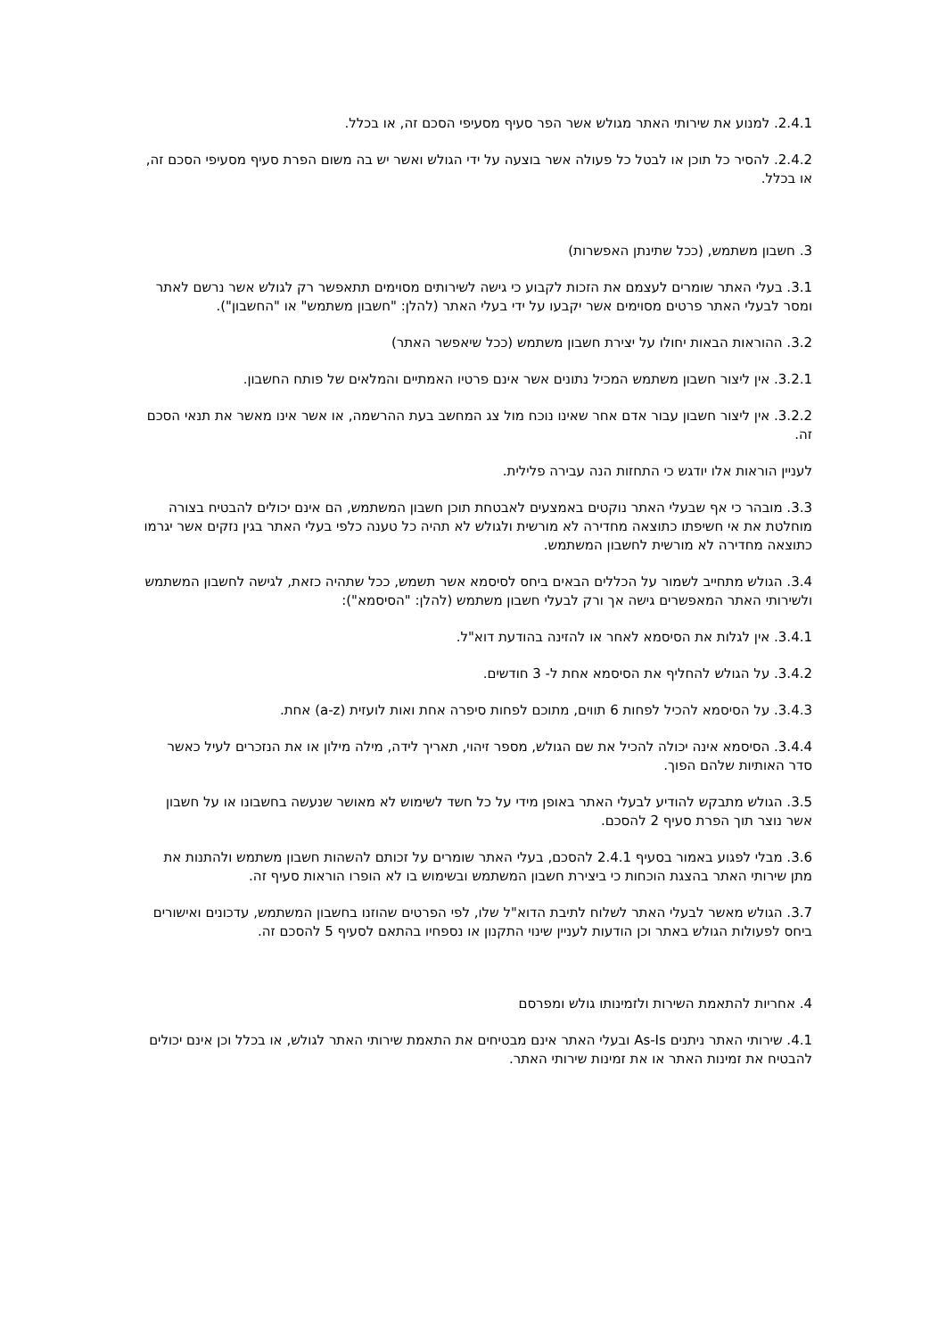2.4.1. למנוע את שירותי האתר מגולש אשר הפר סעיף מסעיפי הסכם זה, או בכלל.
2.4.2. להסיר כל תוכן או לבטל כל פעולה אשר בוצעה על ידי הגולש ואשר יש בה משום הפרת סעיף מסעיפי הסכם זה, או בכלל.
3. חשבון משתמש, (ככל שתינתן האפשרות)
3.1. בעלי האתר שומרים לעצמם את הזכות לקבוע כי גישה לשירותים מסוימים תתאפשר רק לגולש אשר נרשם לאתר ומסר לבעלי האתר פרטים מסוימים אשר יקבעו על ידי בעלי האתר (להלן: "חשבון משתמש" או "החשבון").
3.2. ההוראות הבאות יחולו על יצירת חשבון משתמש (ככל שיאפשר האתר)
3.2.1. אין ליצור חשבון משתמש המכיל נתונים אשר אינם פרטיו האמתיים והמלאים של פותח החשבון.
3.2.2. אין ליצור חשבון עבור אדם אחר שאינו נוכח מול צג המחשב בעת ההרשמה, או אשר אינו מאשר את תנאי הסכם זה.
לעניין הוראות אלו יודגש כי התחזות הנה עבירה פלילית.
3.3. מובהר כי אף שבעלי האתר נוקטים באמצעים לאבטחת תוכן חשבון המשתמש, הם אינם יכולים להבטיח בצורה מוחלטת את אי חשיפתו כתוצאה מחדירה לא מורשית ולגולש לא תהיה כל טענה כלפי בעלי האתר בגין נזקים אשר יגרמו כתוצאה מחדירה לא מורשית לחשבון המשתמש.
3.4. הגולש מתחייב לשמור על הכללים הבאים ביחס לסיסמא אשר תשמש, ככל שתהיה כזאת, לגישה לחשבון המשתמש ולשירותי האתר המאפשרים גישה אך ורק לבעלי חשבון משתמש (להלן: "הסיסמא"):
3.4.1. אין לגלות את הסיסמא לאחר או להזינה בהודעת דוא"ל.
3.4.2. על הגולש להחליף את הסיסמא אחת ל- 3 חודשים.
3.4.3. על הסיסמא להכיל לפחות 6 תווים, מתוכם לפחות סיפרה אחת ואות לועזית (a-z) אחת.
3.4.4. הסיסמא אינה יכולה להכיל את שם הגולש, מספר זיהוי, תאריך לידה, מילה מילון או את הנזכרים לעיל כאשר סדר האותיות שלהם הפוך.
3.5. הגולש מתבקש להודיע לבעלי האתר באופן מידי על כל חשד לשימוש לא מאושר שנעשה בחשבונו או על חשבון אשר נוצר תוך הפרת סעיף 2 להסכם.
3.6. מבלי לפגוע באמור בסעיף 2.4.1 להסכם, בעלי האתר שומרים על זכותם להשהות חשבון משתמש ולהתנות את מתן שירותי האתר בהצגת הוכחות כי ביצירת חשבון המשתמש ובשימוש בו לא הופרו הוראות סעיף זה.
3.7. הגולש מאשר לבעלי האתר לשלוח לתיבת הדוא"ל שלו, לפי הפרטים שהוזנו בחשבון המשתמש, עדכונים ואישורים ביחס לפעולות הגולש באתר וכן הודעות לעניין שינוי התקנון או נספחיו בהתאם לסעיף 5 להסכם זה.
4. אחריות להתאמת השירות ולזמינותו גולש ומפרסם
4.1. שירותי האתר ניתנים As-Is ובעלי האתר אינם מבטיחים את התאמת שירותי האתר לגולש, או בכלל וכן אינם יכולים להבטיח את זמינות האתר או את זמינות שירותי האתר.